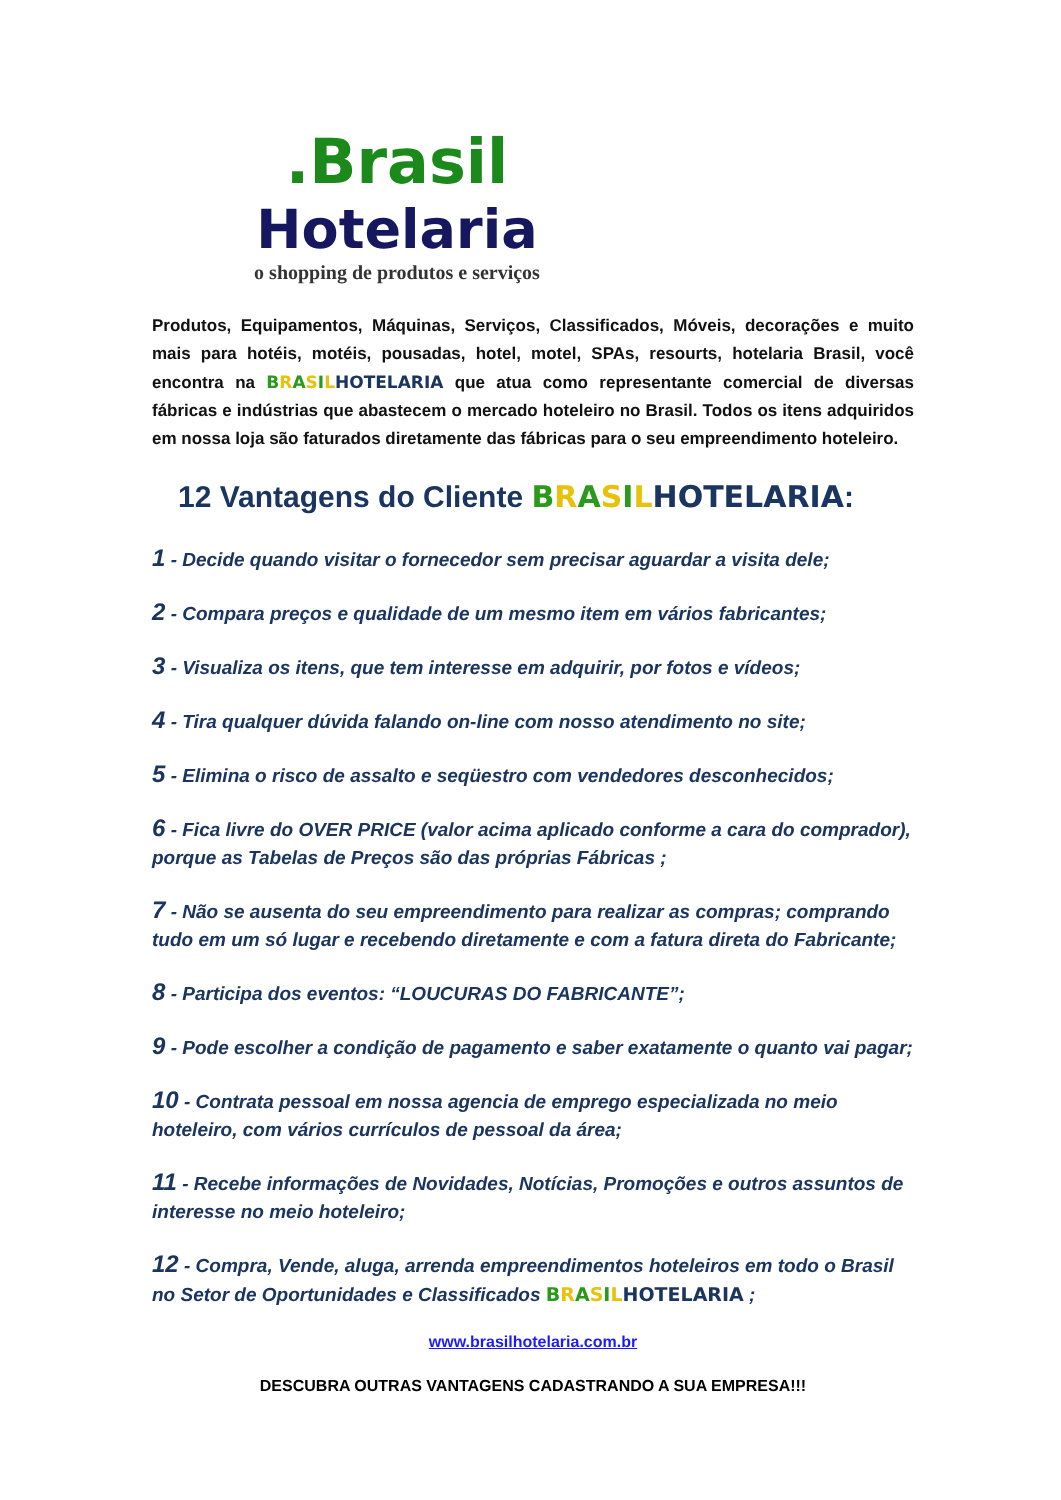.Brasil
Hotelaria
o shopping de produtos e serviços
Produtos, Equipamentos, Máquinas, Serviços, Classificados, Móveis, decorações e muito mais para hotéis, motéis, pousadas, hotel, motel, SPAs, resourts, hotelaria Brasil, você encontra na BRASILHOTELARIA que atua como representante comercial de diversas fábricas e indústrias que abastecem o mercado hoteleiro no Brasil. Todos os itens adquiridos em nossa loja são faturados diretamente das fábricas para o seu empreendimento hoteleiro.
12 Vantagens do Cliente BRASILHOTELARIA:
1 - Decide quando visitar o fornecedor sem precisar aguardar a visita dele;
2 - Compara preços e qualidade de um mesmo item em vários fabricantes;
3 - Visualiza os itens, que tem interesse em adquirir, por fotos e vídeos;
4 - Tira qualquer dúvida falando on-line com nosso atendimento no site;
5 - Elimina o risco de assalto e seqüestro com vendedores desconhecidos;
6 - Fica livre do OVER PRICE (valor acima aplicado conforme a cara do comprador), porque as Tabelas de Preços são das próprias Fábricas ;
7 - Não se ausenta do seu empreendimento para realizar as compras; comprando tudo em um só lugar e recebendo diretamente e com a fatura direta do Fabricante;
8 - Participa dos eventos: “LOUCURAS DO FABRICANTE”;
9 - Pode escolher a condição de pagamento e saber exatamente o quanto vai pagar;
10 - Contrata pessoal em nossa agencia de emprego especializada no meio hoteleiro, com vários currículos de pessoal da área;
11 - Recebe informações de Novidades, Notícias, Promoções e outros assuntos de interesse no meio hoteleiro;
12 - Compra, Vende, aluga, arrenda empreendimentos hoteleiros em todo o Brasil no Setor de Oportunidades e Classificados BRASILHOTELARIA ;
www.brasilhotelaria.com.br
DESCUBRA OUTRAS VANTAGENS CADASTRANDO A SUA EMPRESA!!!